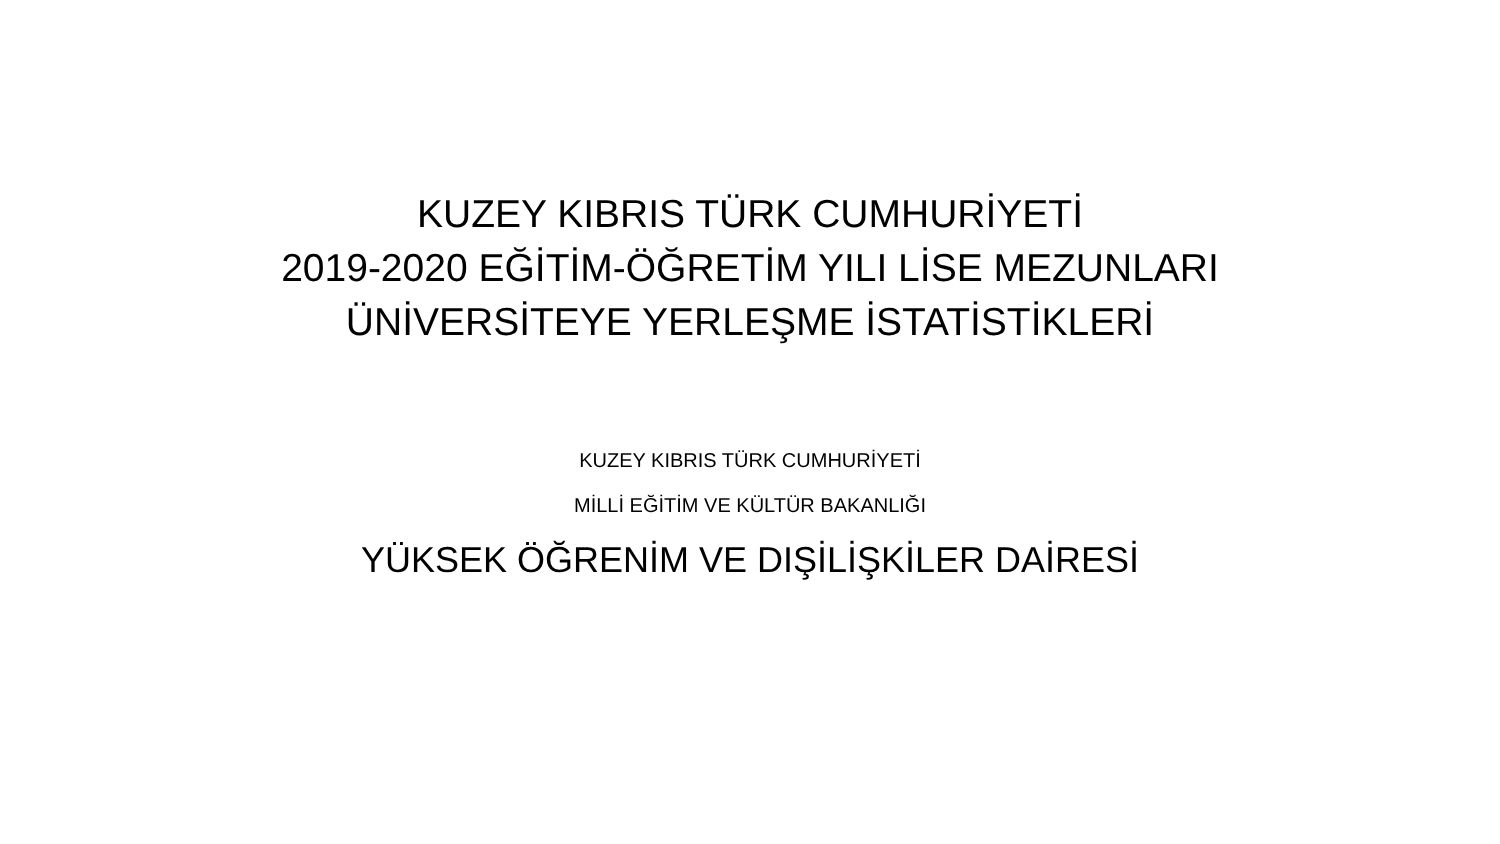KUZEY KIBRIS TÜRK CUMHURİYETİ
2019-2020 EĞİTİM-ÖĞRETİM YILI LİSE MEZUNLARI
ÜNİVERSİTEYE YERLEŞME İSTATİSTİKLERİ
KUZEY KIBRIS TÜRK CUMHURİYETİ
MİLLİ EĞİTİM VE KÜLTÜR BAKANLIĞI
YÜKSEK ÖĞRENİM VE DIŞİLİŞKİLER DAİRESİ